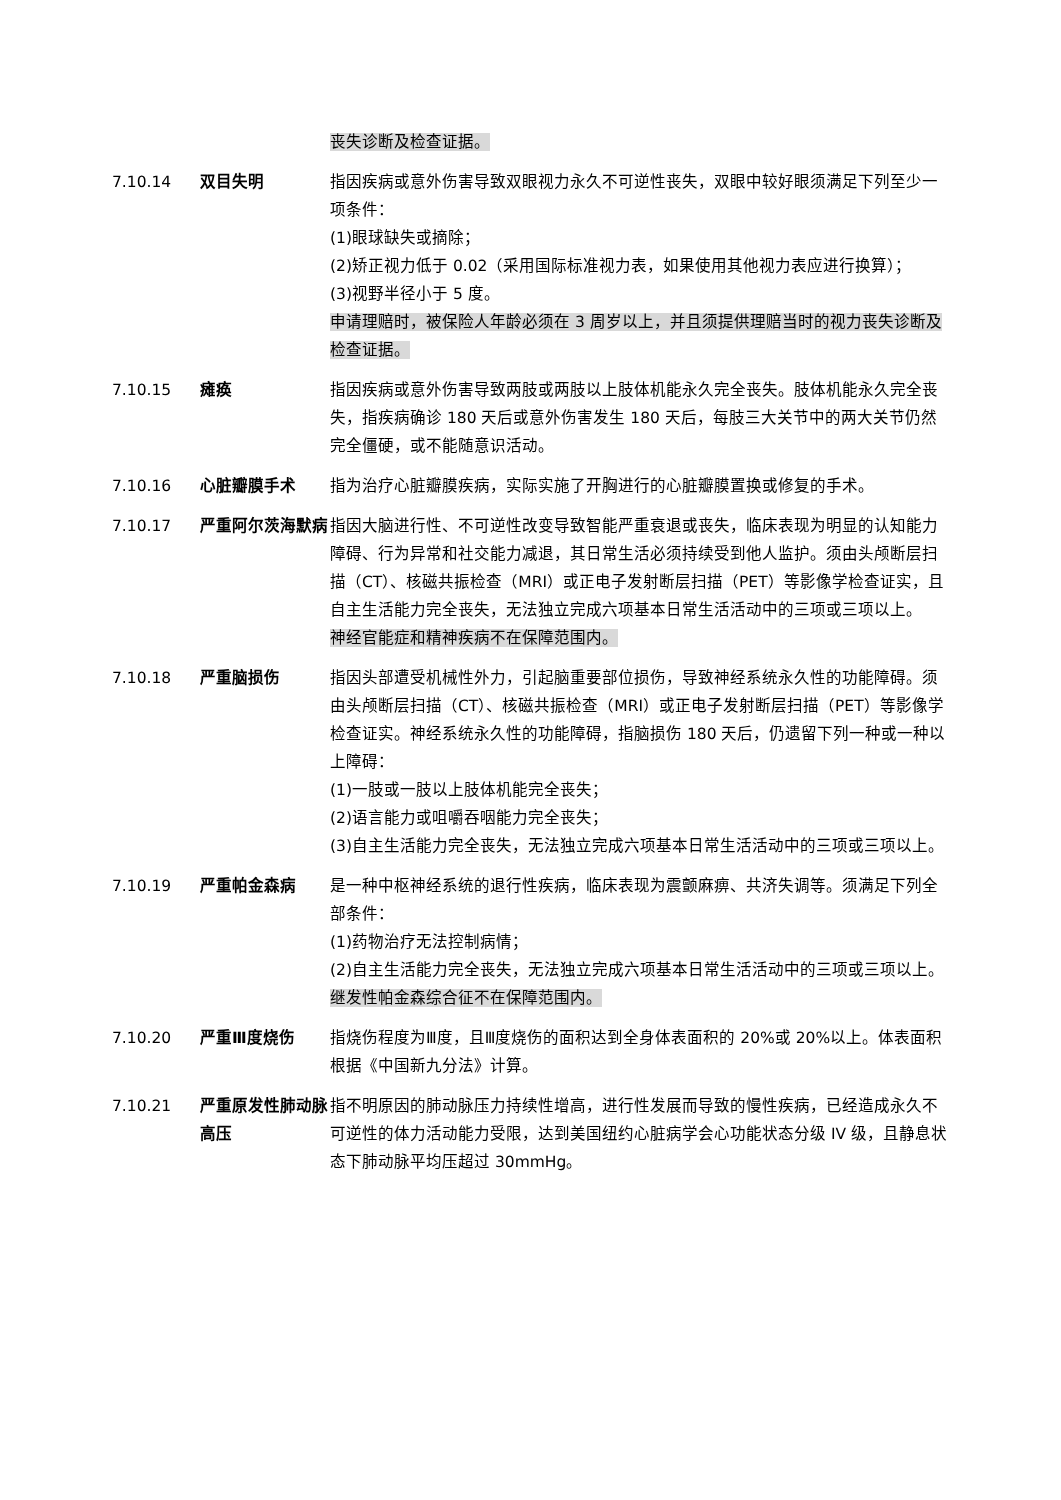丧失诊断及检查证据。
7.10.14 双目失明 指因疾病或意外伤害导致双眼视力永久不可逆性丧失，双眼中较好眼须满足下列至少一项条件：
(1)眼球缺失或摘除；
(2)矫正视力低于 0.02（采用国际标准视力表，如果使用其他视力表应进行换算）；
(3)视野半径小于 5 度。
申请理赔时，被保险人年龄必须在 3 周岁以上，并且须提供理赔当时的视力丧失诊断及检查证据。
7.10.15 瘫痪 指因疾病或意外伤害导致两肢或两肢以上肢体机能永久完全丧失。肢体机能永久完全丧失，指疾病确诊 180 天后或意外伤害发生 180 天后，每肢三大关节中的两大关节仍然完全僵硬，或不能随意识活动。
7.10.16 心脏瓣膜手术 指为治疗心脏瓣膜疾病，实际实施了开胸进行的心脏瓣膜置换或修复的手术。
7.10.17 严重阿尔茨海默病 指因大脑进行性、不可逆性改变导致智能严重衰退或丧失，临床表现为明显的认知能力障碍、行为异常和社交能力减退，其日常生活必须持续受到他人监护。须由头颅断层扫描（CT）、核磁共振检查（MRI）或正电子发射断层扫描（PET）等影像学检查证实，且自主生活能力完全丧失，无法独立完成六项基本日常生活活动中的三项或三项以上。
神经官能症和精神疾病不在保障范围内。
7.10.18 严重脑损伤 指因头部遭受机械性外力，引起脑重要部位损伤，导致神经系统永久性的功能障碍。须由头颅断层扫描（CT）、核磁共振检查（MRI）或正电子发射断层扫描（PET）等影像学检查证实。神经系统永久性的功能障碍，指脑损伤 180 天后，仍遗留下列一种或一种以上障碍：
(1)一肢或一肢以上肢体机能完全丧失；
(2)语言能力或咀嚼吞咽能力完全丧失；
(3)自主生活能力完全丧失，无法独立完成六项基本日常生活活动中的三项或三项以上。
7.10.19 严重帕金森病 是一种中枢神经系统的退行性疾病，临床表现为震颤麻痹、共济失调等。须满足下列全部条件：
(1)药物治疗无法控制病情；
(2)自主生活能力完全丧失，无法独立完成六项基本日常生活活动中的三项或三项以上。
继发性帕金森综合征不在保障范围内。
7.10.20 严重Ⅲ度烧伤 指烧伤程度为Ⅲ度，且Ⅲ度烧伤的面积达到全身体表面积的 20%或 20%以上。体表面积根据《中国新九分法》计算。
7.10.21 严重原发性肺动脉高压
指不明原因的肺动脉压力持续性增高，进行性发展而导致的慢性疾病，已经造成永久不可逆性的体力活动能力受限，达到美国纽约心脏病学会心功能状态分级 IV 级，且静息状态下肺动脉平均压超过 30mmHg。